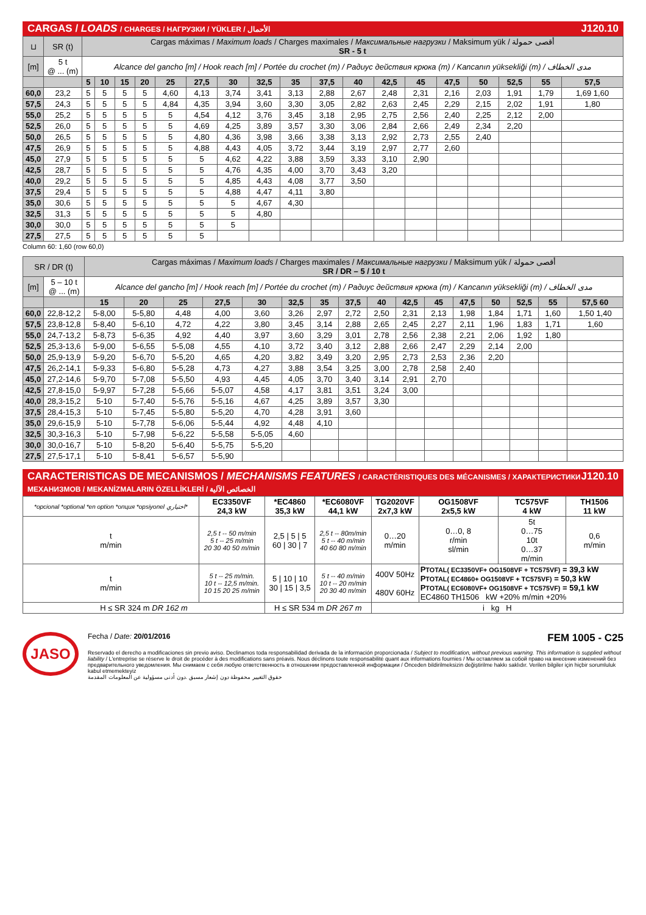CARGAS / LOADS / CHARGES / НАГРУЗКИ / YÜKLER / الأحمال J120.10
| ⊔ | SR (t) | Cargas máximas / Maximum loads / Charges maximales / Максимальные нагрузки / Maksimum yük / أقصى حمولة SR - 5 t | | | | | | | | | | | | | | | | | |
| [m] | 5 t @ ... (m) | Alcance del gancho [m] / Hook reach [m] / Portée du crochet (m) / Радиус действия крюка (m) / Kancanın yüksekliği (m) / مدى الخطاف | | | | | | | | | | | | | | | | | |
| | | 5 | 10 | 15 | 20 | 25 | 27,5 | 30 | 32,5 | 35 | 37,5 | 40 | 42,5 | 45 | 47,5 | 50 | 52,5 | 55 | 57,5 |
| 60,0 | 23,2 | 5 | 5 | 5 | 5 | 4,60 | 4,13 | 3,74 | 3,41 | 3,13 | 2,88 | 2,67 | 2,48 | 2,31 | 2,16 | 2,03 | 1,91 | 1,79 | 1,69 1,60 |
| 57,5 | 24,3 | 5 | 5 | 5 | 5 | 4,84 | 4,35 | 3,94 | 3,60 | 3,30 | 3,05 | 2,82 | 2,63 | 2,45 | 2,29 | 2,15 | 2,02 | 1,91 | 1,80 |
| 55,0 | 25,2 | 5 | 5 | 5 | 5 | 5 | 4,54 | 4,12 | 3,76 | 3,45 | 3,18 | 2,95 | 2,75 | 2,56 | 2,40 | 2,25 | 2,12 | 2,00 | |
| 52,5 | 26,0 | 5 | 5 | 5 | 5 | 5 | 4,69 | 4,25 | 3,89 | 3,57 | 3,30 | 3,06 | 2,84 | 2,66 | 2,49 | 2,34 | 2,20 | | |
| 50,0 | 26,5 | 5 | 5 | 5 | 5 | 5 | 4,80 | 4,36 | 3,98 | 3,66 | 3,38 | 3,13 | 2,92 | 2,73 | 2,55 | 2,40 | | | |
| 47,5 | 26,9 | 5 | 5 | 5 | 5 | 5 | 4,88 | 4,43 | 4,05 | 3,72 | 3,44 | 3,19 | 2,97 | 2,77 | 2,60 | | | | |
| 45,0 | 27,9 | 5 | 5 | 5 | 5 | 5 | 5 | 4,62 | 4,22 | 3,88 | 3,59 | 3,33 | 3,10 | 2,90 | | | | | |
| 42,5 | 28,7 | 5 | 5 | 5 | 5 | 5 | 5 | 4,76 | 4,35 | 4,00 | 3,70 | 3,43 | 3,20 | | | | | | |
| 40,0 | 29,2 | 5 | 5 | 5 | 5 | 5 | 5 | 4,85 | 4,43 | 4,08 | 3,77 | 3,50 | | | | | | | |
| 37,5 | 29,4 | 5 | 5 | 5 | 5 | 5 | 5 | 4,88 | 4,47 | 4,11 | 3,80 | | | | | | | | |
| 35,0 | 30,6 | 5 | 5 | 5 | 5 | 5 | 5 | 5 | 4,67 | 4,30 | | | | | | | | | |
| 32,5 | 31,3 | 5 | 5 | 5 | 5 | 5 | 5 | 5 | 4,80 | | | | | | | | | | |
| 30,0 | 30,0 | 5 | 5 | 5 | 5 | 5 | 5 | 5 | | | | | | | | | | | |
| 27,5 | 27,5 | 5 | 5 | 5 | 5 | 5 | 5 | | | | | | | | | | | | |
Column 60: 1,60 (row 60,0)
| SR / DR (t) | | Cargas máximas / Maximum loads / Charges maximales / Максимальные нагрузки / Maksimum yük / أقصى حمولة SR / DR – 5 / 10 t | | | | | | | | | | | | | | | |
| [m] | 5 – 10 t @ ... (m) | Alcance del gancho [m] / Hook reach [m] / Portée du crochet (m) / Радиус действия крюка (m) / Kancanın yüksekliği (m) / مدى الخطاف | | | | | | | | | | | | | | | |
| | | 15 | 20 | 25 | 27,5 | 30 | 32,5 | 35 | 37,5 | 40 | 42,5 | 45 | 47,5 | 50 | 52,5 | 55 | 57,5 60 |
| 60,0 | 22,8-12,2 | 5-8,00 | 5-5,80 | 4,48 | 4,00 | 3,60 | 3,26 | 2,97 | 2,72 | 2,50 | 2,31 | 2,13 | 1,98 | 1,84 | 1,71 | 1,60 | 1,50 1,40 |
| 57,5 | 23,8-12,8 | 5-8,40 | 5-6,10 | 4,72 | 4,22 | 3,80 | 3,45 | 3,14 | 2,88 | 2,65 | 2,45 | 2,27 | 2,11 | 1,96 | 1,83 | 1,71 | 1,60 |
| 55,0 | 24,7-13,2 | 5-8,73 | 5-6,35 | 4,92 | 4,40 | 3,97 | 3,60 | 3,29 | 3,01 | 2,78 | 2,56 | 2,38 | 2,21 | 2,06 | 1,92 | 1,80 | |
| 52,5 | 25,3-13,6 | 5-9,00 | 5-6,55 | 5-5,08 | 4,55 | 4,10 | 3,72 | 3,40 | 3,12 | 2,88 | 2,66 | 2,47 | 2,29 | 2,14 | 2,00 | | |
| 50,0 | 25,9-13,9 | 5-9,20 | 5-6,70 | 5-5,20 | 4,65 | 4,20 | 3,82 | 3,49 | 3,20 | 2,95 | 2,73 | 2,53 | 2,36 | 2,20 | | | |
| 47,5 | 26,2-14,1 | 5-9,33 | 5-6,80 | 5-5,28 | 4,73 | 4,27 | 3,88 | 3,54 | 3,25 | 3,00 | 2,78 | 2,58 | 2,40 | | | | |
| 45,0 | 27,2-14,6 | 5-9,70 | 5-7,08 | 5-5,50 | 4,93 | 4,45 | 4,05 | 3,70 | 3,40 | 3,14 | 2,91 | 2,70 | | | | | |
| 42,5 | 27,8-15,0 | 5-9,97 | 5-7,28 | 5-5,66 | 5-5,07 | 4,58 | 4,17 | 3,81 | 3,51 | 3,24 | 3,00 | | | | | | |
| 40,0 | 28,3-15,2 | 5-10 | 5-7,40 | 5-5,76 | 5-5,16 | 4,67 | 4,25 | 3,89 | 3,57 | 3,30 | | | | | | | |
| 37,5 | 28,4-15,3 | 5-10 | 5-7,45 | 5-5,80 | 5-5,20 | 4,70 | 4,28 | 3,91 | 3,60 | | | | | | | | |
| 35,0 | 29,6-15,9 | 5-10 | 5-7,78 | 5-6,06 | 5-5,44 | 4,92 | 4,48 | 4,10 | | | | | | | | | |
| 32,5 | 30,3-16,3 | 5-10 | 5-7,98 | 5-6,22 | 5-5,58 | 5-5,05 | 4,60 | | | | | | | | | | |
| 30,0 | 30,0-16,7 | 5-10 | 5-8,20 | 5-6,40 | 5-5,75 | 5-5,20 | | | | | | | | | | | |
| 27,5 | 27,5-17,1 | 5-10 | 5-8,41 | 5-6,57 | 5-5,90 | | | | | | | | | | | | |
CARACTERISTICAS DE MECANISMOS / MECHANISMS FEATURES / CARACTÉRISTIQUES DES MÉCANISMES / ХАРАКТЕРИСТИКИ МЕХАНИЗМОВ / MEKANİZMALARIN ÖZELLİKLERİ / الخصائص الآلية J120.10
| *opcional *optional *en option *опция *opsiyonel اختياري* | EC3350VF 24,3 kW | *EC4860 35,3 kW | *EC6080VF 44,1 kW | TG2020VF 2x7,3 kW | OG1508VF 2x5,5 kW | TC575VF 4 kW | TH1506 11 kW |
| t m/min | 2,5 t -- 50 m/min 5 t -- 25 m/min 20 30 40 50 m/min | 2,5 / 5 / 5 60 / 30 / 7 | 2,5 t -- 80m/min 5 t -- 40 m/min 40 60 80 m/min | 0…20 m/min | 0…0, 8 r/min sl/min | 5t 0…75 10t 0…37 m/min | 0,6 m/min |
| t m/min | 5 t -- 25 m/min. 10 t -- 12,5 m/min. 10 15 20 25 m/min | 5 / 10 / 10 30 / 15 / 3,5 | 5 t -- 40 m/min 10 t -- 20 m/min 20 30 40 m/min | 400V 50Hz 480V 60Hz | P TOTAL( EC3350VF+ OG1508VF + TC575VF) = 39,3 kW P TOTAL( EC4860+ OG1508VF + TC575VF) = 50,3 kW P TOTAL( EC6080VF+ OG1508VF + TC575VF) = 59,1 kW EC4860 TH1506 kW +20% m/min +20% | | |
| H ≤ SR 324 m DR 162 m | | H ≤ SR 534 m DR 267 m | | i kg H | | | |
JASO
Fecha / Date: 20/01/2016 FEM 1005 - C25
Reservado el derecho a modificaciones sin previo aviso. Declinamos toda responsabilidad derivada de la información proporcionada / Subject to modification, without previous warning. This information is supplied without liability / L'entreprise se réserve le droit de procéder à des modifications sans préavis. Nous déclinons toute responsabilité quant aux informations fournies / Мы оставляем за собой право на внесение изменений без предварительного уведомления. Мы снимаем с себя любую ответственность в отношении предоставленной информации / Önceden bildirilmeksizin değiştirilme hakkı saklıdır. Verilen bilgiler için hiçbir sorumluluk kabul etmemekteyiz
حقوق التغيير محفوظة دون إشعار مسبق .دون أدنى مسؤولية عن المعلومات المقدمة